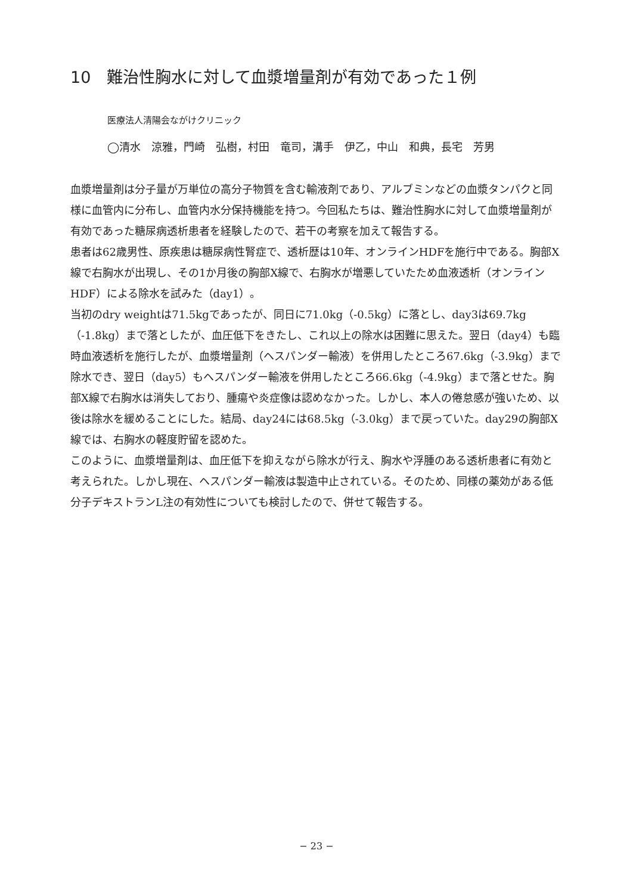10　難治性胸水に対して血漿増量剤が有効であった１例
医療法人清陽会ながけクリニック
◯清水　涼雅，門崎　弘樹，村田　竜司，溝手　伊乙，中山　和典，長宅　芳男
血漿増量剤は分子量が万単位の高分子物質を含む輸液剤であり、アルブミンなどの血漿タンパクと同様に血管内に分布し、血管内水分保持機能を持つ。今回私たちは、難治性胸水に対して血漿増量剤が有効であった糖尿病透析患者を経験したので、若干の考察を加えて報告する。
患者は62歳男性、原疾患は糖尿病性腎症で、透析歴は10年、オンラインHDFを施行中である。胸部X線で右胸水が出現し、その1か月後の胸部X線で、右胸水が増悪していたため血液透析（オンラインHDF）による除水を試みた（day1）。
当初のdry weightは71.5kgであったが、同日に71.0kg（-0.5kg）に落とし、day3は69.7kg（-1.8kg）まで落としたが、血圧低下をきたし、これ以上の除水は困難に思えた。翌日（day4）も臨時血液透析を施行したが、血漿増量剤（ヘスパンダー輸液）を併用したところ67.6kg（-3.9kg）まで除水でき、翌日（day5）もヘスパンダー輸液を併用したところ66.6kg（-4.9kg）まで落とせた。胸部X線で右胸水は消失しており、腫瘍や炎症像は認めなかった。しかし、本人の倦怠感が強いため、以後は除水を緩めることにした。結局、day24には68.5kg（-3.0kg）まで戻っていた。day29の胸部X線では、右胸水の軽度貯留を認めた。
このように、血漿増量剤は、血圧低下を抑えながら除水が行え、胸水や浮腫のある透析患者に有効と考えられた。しかし現在、ヘスパンダー輸液は製造中止されている。そのため、同様の薬効がある低分子デキストランL注の有効性についても検討したので、併せて報告する。
− 23 −